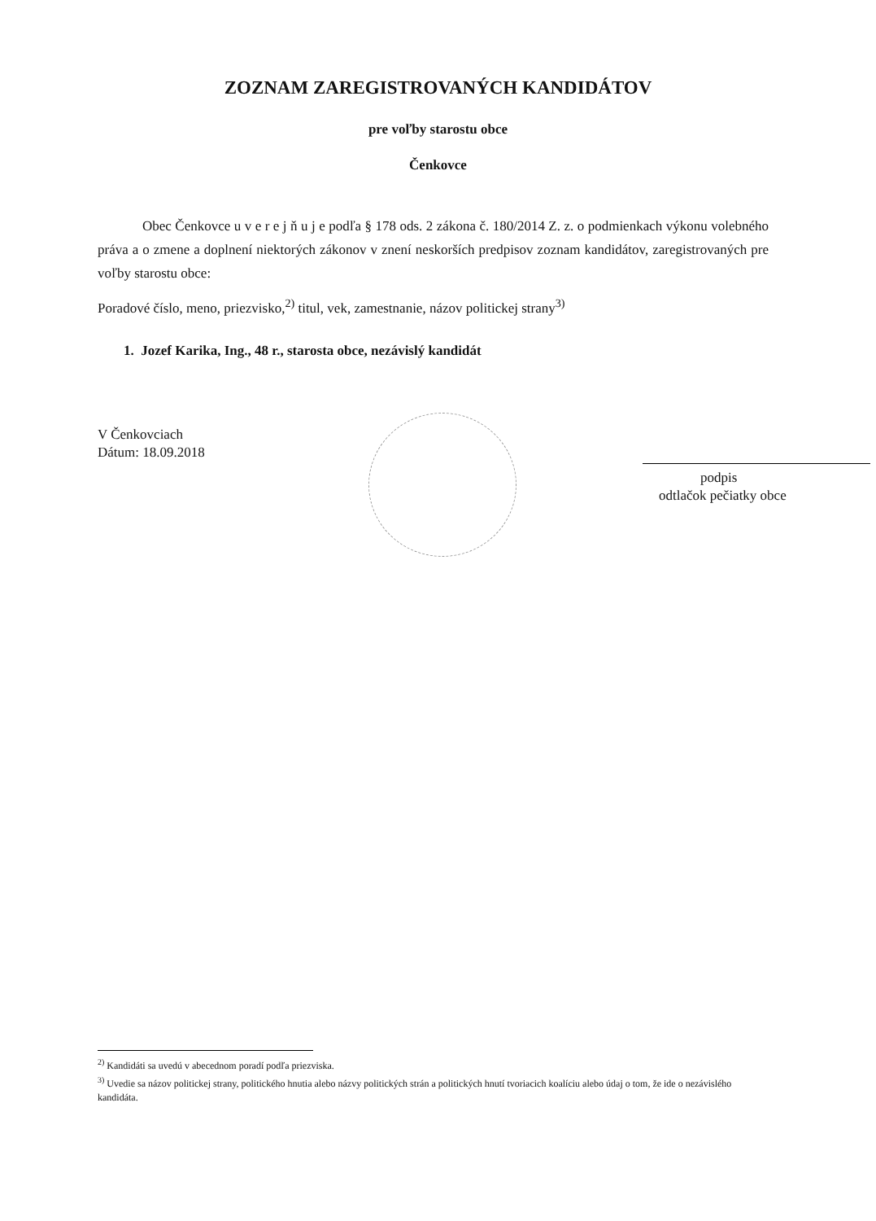ZOZNAM ZAREGISTROVANÝCH KANDIDÁTOV
pre voľby starostu obce
Čenkovce
Obec Čenkovce u v e r e j ň u j e podľa § 178 ods. 2 zákona č. 180/2014 Z. z. o podmienkach výkonu volebného práva a o zmene a doplnení niektorých zákonov v znení neskorších predpisov zoznam kandidátov, zaregistrovaných pre voľby starostu obce:
Poradové číslo, meno, priezvisko,<sup>2)</sup> titul, vek, zamestnanie, názov politickej strany<sup>3)</sup>
1. Jozef Karika, Ing., 48 r., starosta obce, nezávislý kandidát
V Čenkovciach
Dátum: 18.09.2018
podpis
odtlačok pečiatky obce
<sup>2)</sup> Kandidáti sa uvedú v abecednom poradí podľa priezviska.
<sup>3)</sup> Uvedie sa názov politickej strany, politického hnutia alebo názvy politických strán a politických hnutí tvoriacich koalíciu alebo údaj o tom, že ide o nezávislého kandidáta.